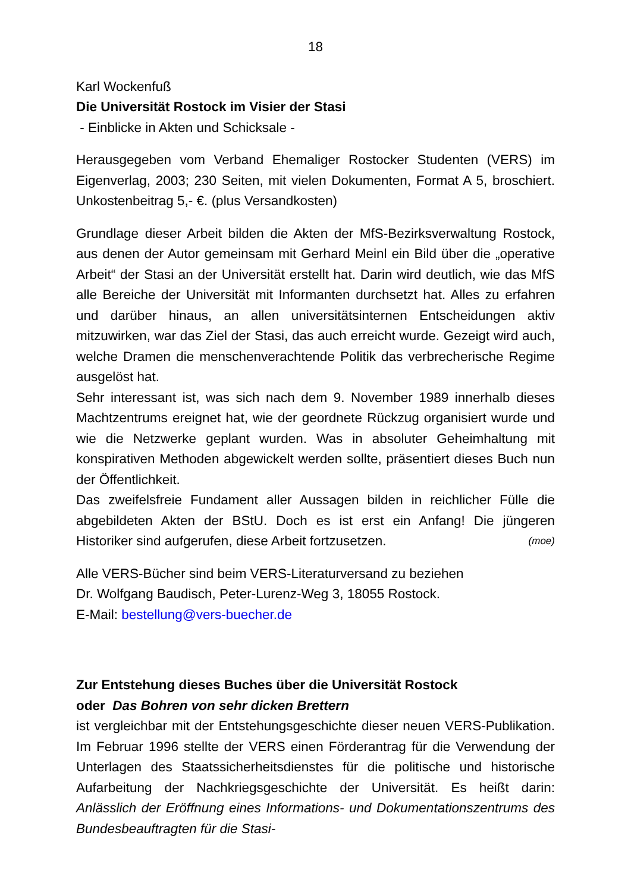18
Karl Wockenfuß
Die Universität Rostock im Visier der Stasi
- Einblicke in Akten und Schicksale -
Herausgegeben vom Verband Ehemaliger Rostocker Studenten (VERS) im Eigenverlag, 2003; 230 Seiten, mit vielen Dokumenten, Format A 5, broschiert. Unkostenbeitrag 5,- €. (plus Versandkosten)
Grundlage dieser Arbeit bilden die Akten der MfS-Bezirksverwaltung Rostock, aus denen der Autor gemeinsam mit Gerhard Meinl ein Bild über die „operative Arbeit“ der Stasi an der Universität erstellt hat. Darin wird deutlich, wie das MfS alle Bereiche der Universität mit Informanten durchsetzt hat. Alles zu erfahren und darüber hinaus, an allen universi­tätsinternen Entscheidungen aktiv mitzuwirken, war das Ziel der Stasi, das auch erreicht wurde. Gezeigt wird auch, welche Dramen die men­schenverachtende Politik das verbrecherische Regime ausgelöst hat.
Sehr interessant ist, was sich nach dem 9. November 1989 innerhalb dieses Machtzentrums ereignet hat, wie der geordnete Rückzug organi­siert wurde und wie die Netzwerke geplant wurden. Was in absoluter Geheimhaltung mit konspirativen Methoden abgewickelt werden sollte, präsentiert dieses Buch nun der Öffentlichkeit.
Das zweifelsfreie Fundament aller Aussagen bilden in reichlicher Fülle die abgebildeten Akten der BStU. Doch es ist erst ein Anfang! Die jünge­ren Historiker sind aufgerufen, diese Arbeit fortzusetzen. (moe)
Alle VERS-Bücher sind beim VERS-Literaturversand zu beziehen
Dr. Wolfgang Baudisch, Peter-Lurenz-Weg 3, 18055 Rostock.
E-Mail: bestellung@vers-buecher.de
Zur Entstehung dieses Buches über die Universität Rostock
oder Das Bohren von sehr dicken Brettern
ist vergleichbar mit der Entstehungsgeschichte dieser neuen VERS-Publikation. Im Februar 1996 stellte der VERS einen Förderantrag für die Verwendung der Unterlagen des Staatssicherheitsdienstes für die politi­sche und historische Aufarbeitung der Nachkriegsgeschichte der Univer­sität. Es heißt darin: Anlässlich der Eröffnung eines Informations- und Dokumentationszentrums des Bundesbeauftragten für die Stasi-